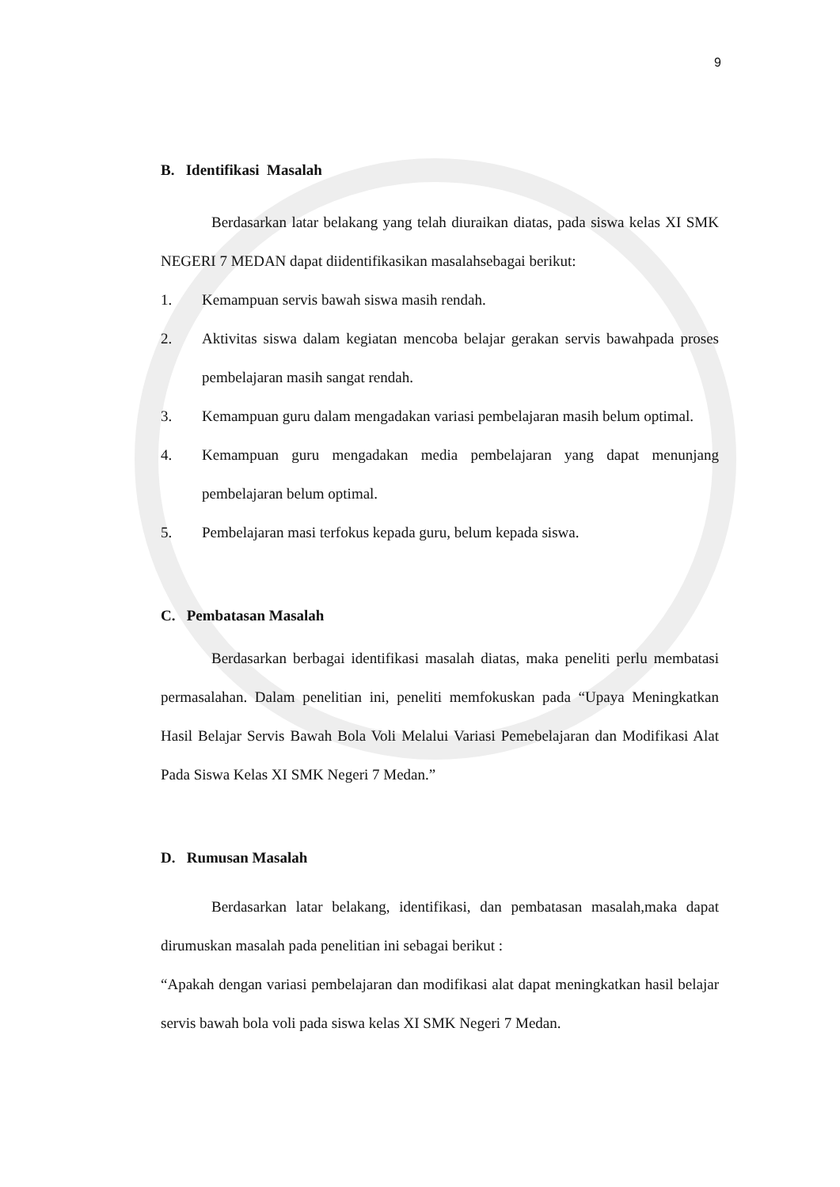9
B. Identifikasi Masalah
Berdasarkan latar belakang yang telah diuraikan diatas, pada siswa kelas XI SMK NEGERI 7 MEDAN dapat diidentifikasikan masalahsebagai berikut:
1. Kemampuan servis bawah siswa masih rendah.
2. Aktivitas siswa dalam kegiatan mencoba belajar gerakan servis bawahpada proses pembelajaran masih sangat rendah.
3. Kemampuan guru dalam mengadakan variasi pembelajaran masih belum optimal.
4. Kemampuan guru mengadakan media pembelajaran yang dapat menunjang pembelajaran belum optimal.
5. Pembelajaran masi terfokus kepada guru, belum kepada siswa.
C. Pembatasan Masalah
Berdasarkan berbagai identifikasi masalah diatas, maka peneliti perlu membatasi permasalahan. Dalam penelitian ini, peneliti memfokuskan pada “Upaya Meningkatkan Hasil Belajar Servis Bawah Bola Voli Melalui Variasi Pemebelajaran dan Modifikasi Alat Pada Siswa Kelas XI SMK Negeri 7 Medan.”
D. Rumusan Masalah
Berdasarkan latar belakang, identifikasi, dan pembatasan masalah,maka dapat dirumuskan masalah pada penelitian ini sebagai berikut :
“Apakah dengan variasi pembelajaran dan modifikasi alat dapat meningkatkan hasil belajar servis bawah bola voli pada siswa kelas XI SMK Negeri 7 Medan.